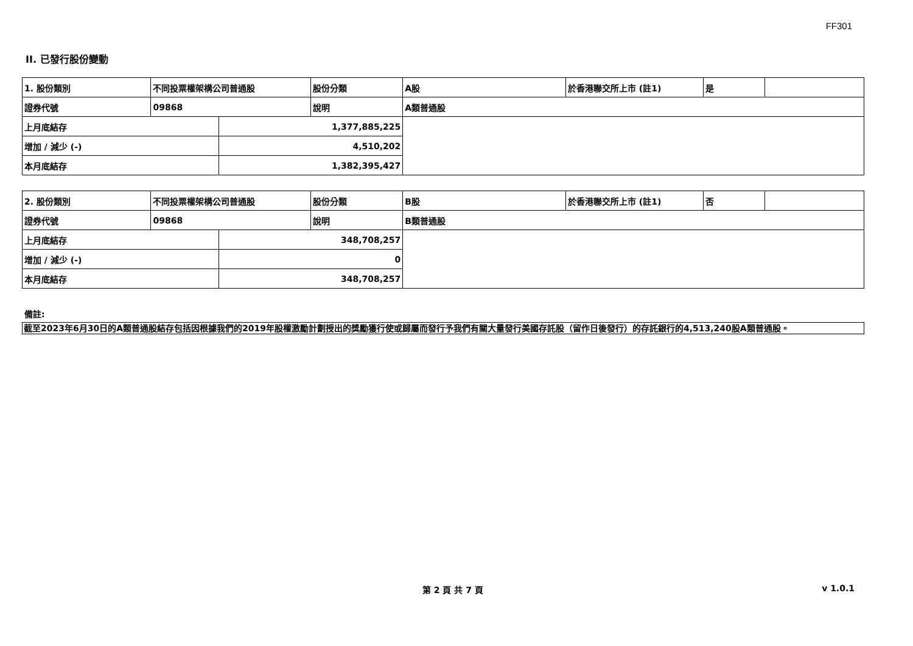FF301
II. 已發行股份變動
| 1. 股份類別 | 不同投票權架構公司普通股 | | 股份分類 | A股 | 於香港聯交所上市 (註1) | 是 | |
| 證券代號 | 09868 | | 說明 | A類普通股 | | | |
| 上月底結存 | | 1,377,885,225 | | | | | |
| 增加 / 減少 (-) | | 4,510,202 | | | | | |
| 本月底結存 | | 1,382,395,427 | | | | | |
| 2. 股份類別 | 不同投票權架構公司普通股 | | 股份分類 | B股 | 於香港聯交所上市 (註1) | 否 | |
| 證券代號 | 09868 | | 說明 | B類普通股 | | | |
| 上月底結存 | | 348,708,257 | | | | | |
| 增加 / 減少 (-) | | 0 | | | | | |
| 本月底結存 | | 348,708,257 | | | | | |
備註:
截至2023年6月30日的A類普通股結存包括因根據我們的2019年股權激勵計劃授出的獎勵獲行使或歸屬而發行予我們有關大量發行美國存託股（留作日後發行）的存託銀行的4,513,240股A類普通股。
第 2 頁 共 7 頁 v 1.0.1